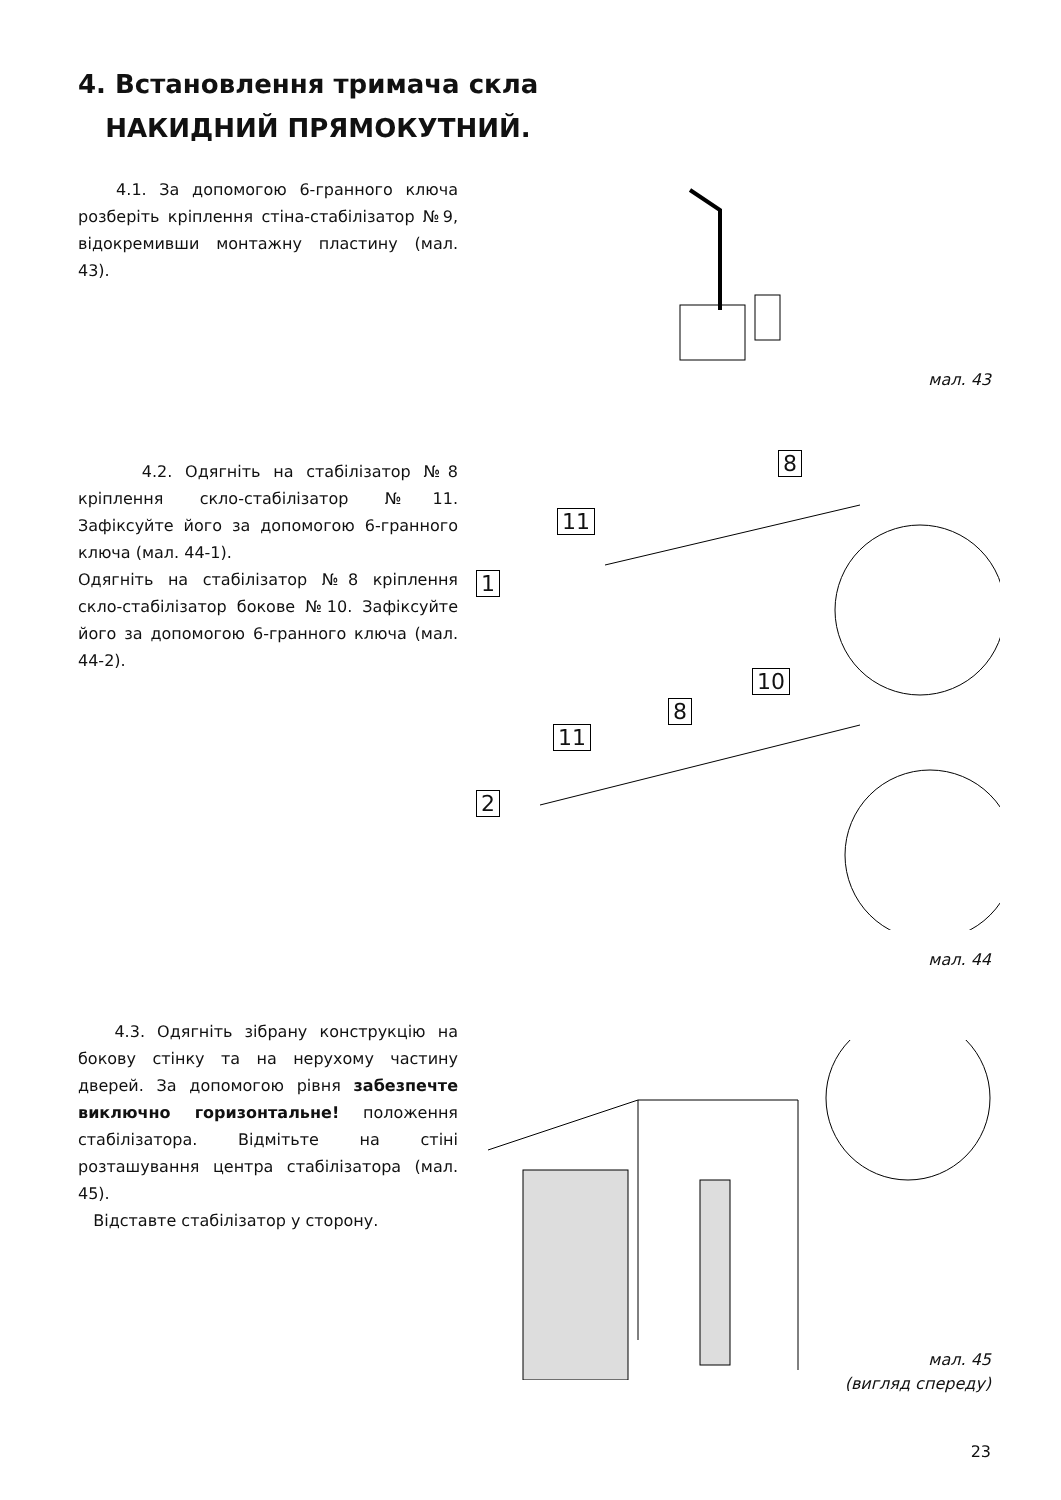4. Встановлення тримача скла
НАКИДНИЙ ПРЯМОКУТНИЙ.
4.1. За допомогою 6-гранного ключа розберіть кріплення стіна-стабілізатор №9, відокремивши монтажну пластину (мал. 43).
мал. 43
4.2. Одягніть на стабілізатор №8 кріплення скло-стабілізатор №11. Зафіксуйте його за допомогою 6-гранного ключа (мал. 44-1).
Одягніть на стабілізатор №8 кріплення скло-стабілізатор бокове №10. Зафіксуйте його за допомогою 6-гранного ключа (мал. 44-2).
1
11
8
2
11
8
10
мал. 44
4.3. Одягніть зібрану конструкцію на бокову стінку та на нерухому частину дверей. За допомогою рівня забезпечте виключно горизонтальне! положення стабілізатора. Відмітьте на стіні розташування центра стабілізатора (мал. 45).
Відставте стабілізатор у сторону.
мал. 45
(вигляд спереду)
23